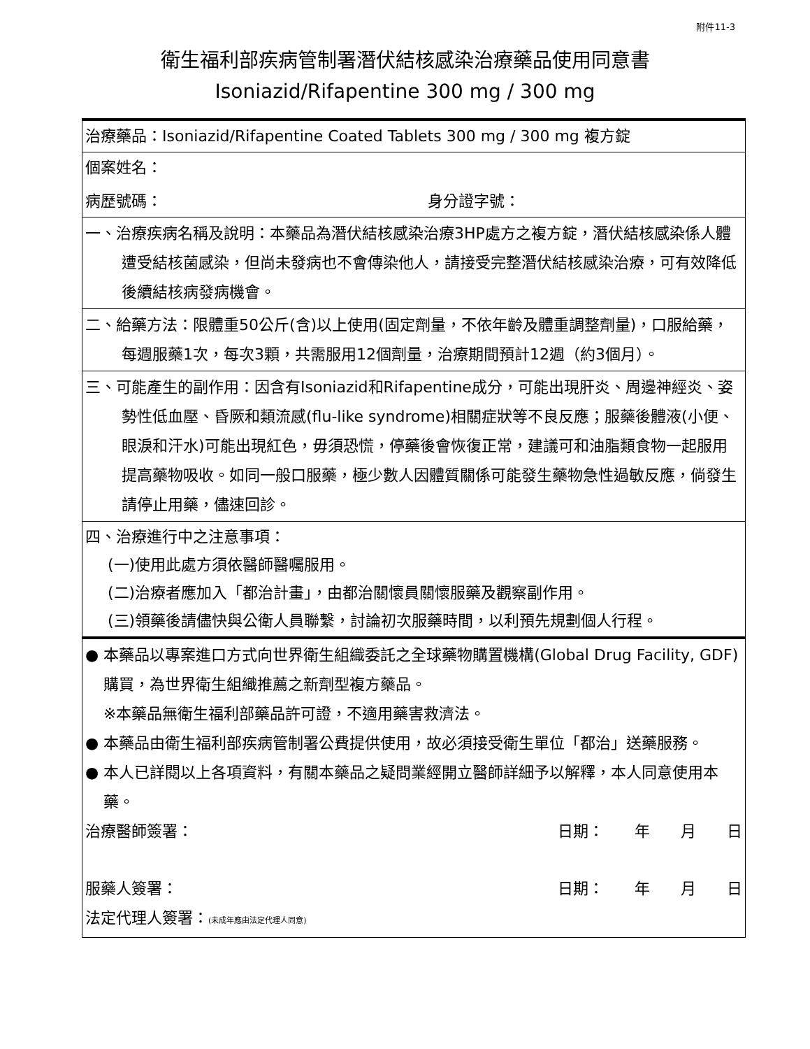附件11-3
衛生福利部疾病管制署潛伏結核感染治療藥品使用同意書
Isoniazid/Rifapentine 300 mg / 300 mg
| 治療藥品：Isoniazid/Rifapentine Coated Tablets 300 mg / 300 mg 複方錠 |
| 個案姓名： 病歷號碼： 身分證字號： |
| 一、治療疾病名稱及說明：本藥品為潛伏結核感染治療3HP處方之複方錠，潛伏結核感染係人體遭受結核菌感染，但尚未發病也不會傳染他人，請接受完整潛伏結核感染治療，可有效降低後續結核病發病機會。 |
| 二、給藥方法：限體重50公斤(含)以上使用(固定劑量，不依年齡及體重調整劑量)，口服給藥，每週服藥1次，每次3顆，共需服用12個劑量，治療期間預計12週（約3個月）。 |
| 三、可能產生的副作用：因含有Isoniazid和Rifapentine成分，可能出現肝炎、周邊神經炎、姿勢性低血壓、昏厥和類流感(flu-like syndrome)相關症狀等不良反應；服藥後體液(小便、眼淚和汗水)可能出現紅色，毋須恐慌，停藥後會恢復正常，建議可和油脂類食物一起服用提高藥物吸收。如同一般口服藥，極少數人因體質關係可能發生藥物急性過敏反應，倘發生請停止用藥，儘速回診。 |
| 四、治療進行中之注意事項： (一)使用此處方須依醫師醫囑服用。 (二)治療者應加入「都治計畫」，由都治關懷員關懷服藥及觀察副作用。 (三)領藥後請儘快與公衛人員聯繫，討論初次服藥時間，以利預先規劃個人行程。 |
| ● 本藥品以專案進口方式向世界衛生組織委託之全球藥物購置機構(Global Drug Facility, GDF)購買，為世界衛生組織推薦之新劑型複方藥品。 ※本藥品無衛生福利部藥品許可證，不適用藥害救濟法。 ● 本藥品由衛生福利部疾病管制署公費提供使用，故必須接受衛生單位「都治」送藥服務。 ● 本人已詳閱以上各項資料，有關本藥品之疑問業經開立醫師詳細予以解釋，本人同意使用本藥。 治療醫師簽署： 日期： 年 月 日 服藥人簽署： 日期： 年 月 日 法定代理人簽署： (未成年應由法定代理人同意) |